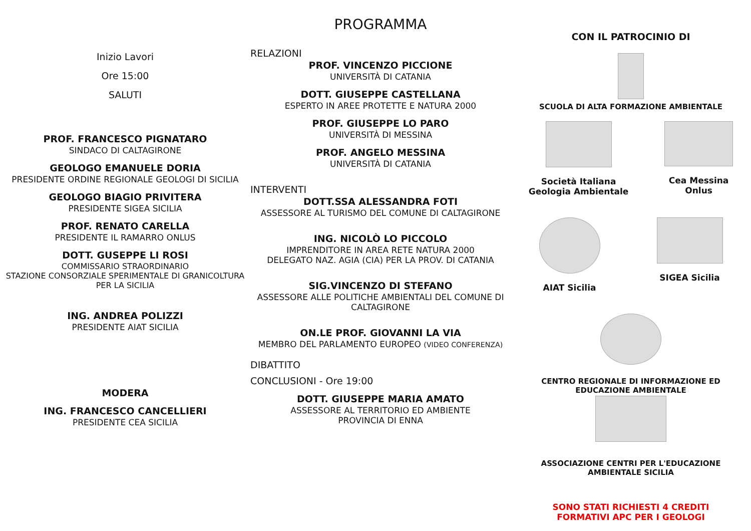Inizio Lavori
Ore 15:00
SALUTI
PROF. FRANCESCO PIGNATARO
SINDACO DI CALTAGIRONE
GEOLOGO EMANUELE DORIA
PRESIDENTE ORDINE REGIONALE GEOLOGI DI SICILIA
GEOLOGO BIAGIO PRIVITERA
PRESIDENTE SIGEA SICILIA
PROF. RENATO CARELLA
PRESIDENTE IL RAMARRO ONLUS
DOTT. GUSEPPE LI ROSI
COMMISSARIO STRAORDINARIO
STAZIONE CONSORZIALE SPERIMENTALE DI GRANICOLTURA PER LA SICILIA
ING. ANDREA POLIZZI
PRESIDENTE AIAT SICILIA
MODERA
ING. FRANCESCO CANCELLIERI
PRESIDENTE CEA SICILIA
PROGRAMMA
RELAZIONI
PROF. VINCENZO PICCIONE
UNIVERSITÀ DI CATANIA
DOTT. GIUSEPPE CASTELLANA
ESPERTO IN AREE PROTETTE E NATURA 2000
PROF. GIUSEPPE LO PARO
UNIVERSITÀ DI MESSINA
PROF. ANGELO MESSINA
UNIVERSITÀ DI CATANIA
INTERVENTI
DOTT.SSA ALESSANDRA FOTI
ASSESSORE AL TURISMO DEL COMUNE DI CALTAGIRONE
ING. NICOLÒ LO PICCOLO
IMPRENDITORE IN AREA RETE NATURA 2000
DELEGATO NAZ. AGIA (CIA) PER LA PROV. DI CATANIA
SIG.VINCENZO DI STEFANO
ASSESSORE ALLE POLITICHE AMBIENTALI DEL COMUNE DI CALTAGIRONE
ON.LE PROF. GIOVANNI LA VIA
MEMBRO DEL PARLAMENTO EUROPEO (VIDEO CONFERENZA)
DIBATTITO
CONCLUSIONI - Ore 19:00
DOTT. GIUSEPPE MARIA AMATO
ASSESSORE AL TERRITORIO ED AMBIENTE
PROVINCIA DI ENNA
CON IL PATROCINIO DI
SCUOLA DI ALTA FORMAZIONE AMBIENTALE
Società Italiana
Geologia Ambientale
Cea Messina
Onlus
AIAT Sicilia SIGEA Sicilia
CENTRO REGIONALE DI INFORMAZIONE ED
EDUCAZIONE AMBIENTALE
ASSOCIAZIONE CENTRI PER L'EDUCAZIONE
AMBIENTALE SICILIA
SONO STATI RICHIESTI 4 CREDITI
FORMATIVI APC PER I GEOLOGI